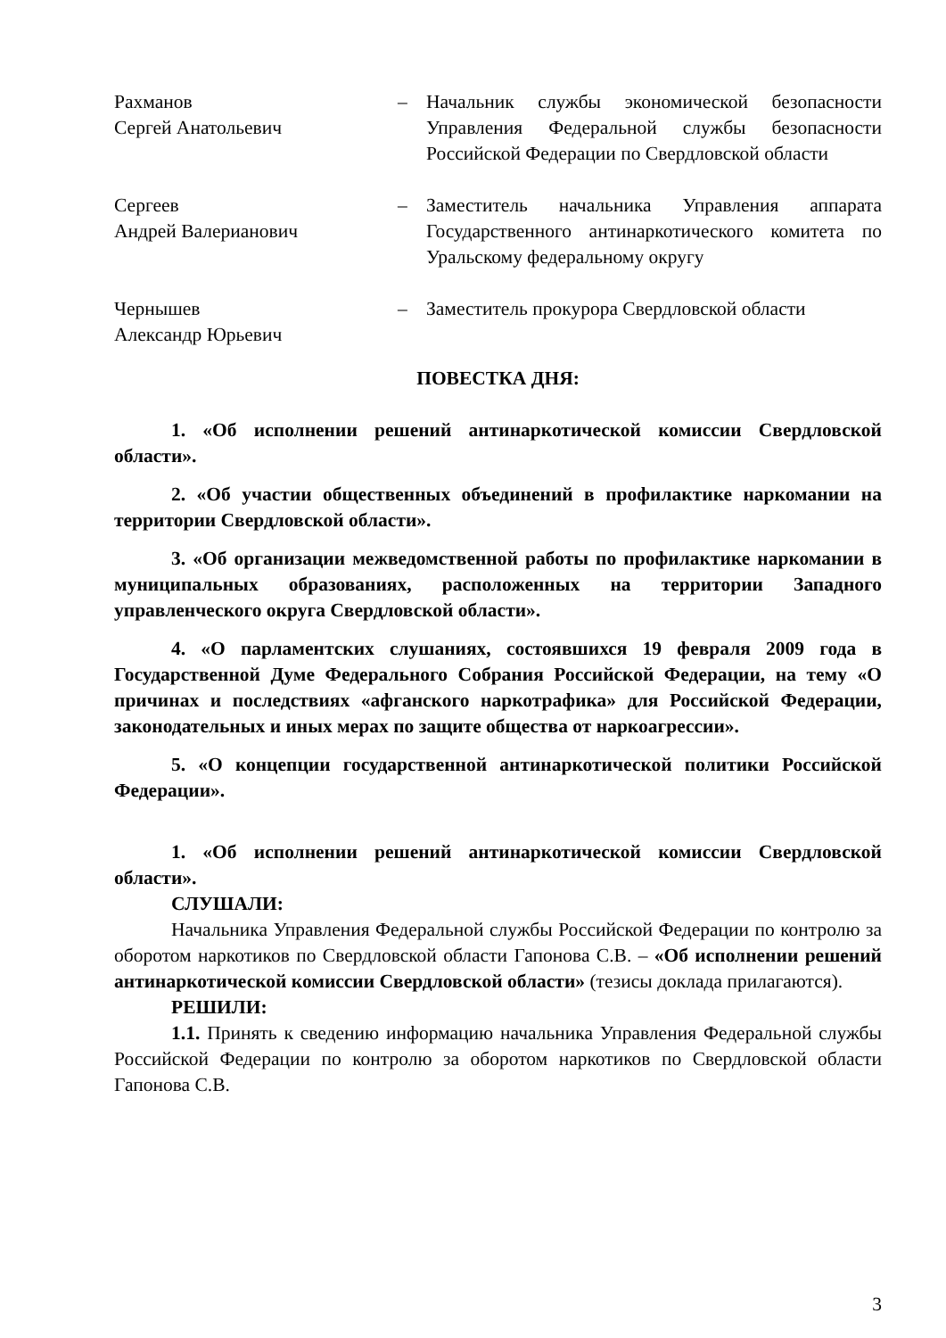Рахманов
Сергей Анатольевич
– Начальник службы экономической безопасности Управления Федеральной службы безопасности Российской Федерации по Свердловской области
Сергеев
Андрей Валерианович
– Заместитель начальника Управления аппарата Государственного антинаркотического комитета по Уральскому федеральному округу
Чернышев
Александр Юрьевич
– Заместитель прокурора Свердловской области
ПОВЕСТКА ДНЯ:
1. «Об исполнении решений антинаркотической комиссии Свердловской области».
2. «Об участии общественных объединений в профилактике наркомании на территории Свердловской области».
3. «Об организации межведомственной работы по профилактике наркомании в муниципальных образованиях, расположенных на территории Западного управленческого округа Свердловской области».
4. «О парламентских слушаниях, состоявшихся 19 февраля 2009 года в Государственной Думе Федерального Собрания Российской Федерации, на тему «О причинах и последствиях «афганского наркотрафика» для Российской Федерации, законодательных и иных мерах по защите общества от наркоагрессии».
5. «О концепции государственной антинаркотической политики Российской Федерации».
1. «Об исполнении решений антинаркотической комиссии Свердловской области».
СЛУШАЛИ:
Начальника Управления Федеральной службы Российской Федерации по контролю за оборотом наркотиков по Свердловской области Гапонова С.В. – «Об исполнении решений антинаркотической комиссии Свердловской области» (тезисы доклада прилагаются).
РЕШИЛИ:
1.1. Принять к сведению информацию начальника Управления Федеральной службы Российской Федерации по контролю за оборотом наркотиков по Свердловской области Гапонова С.В.
3